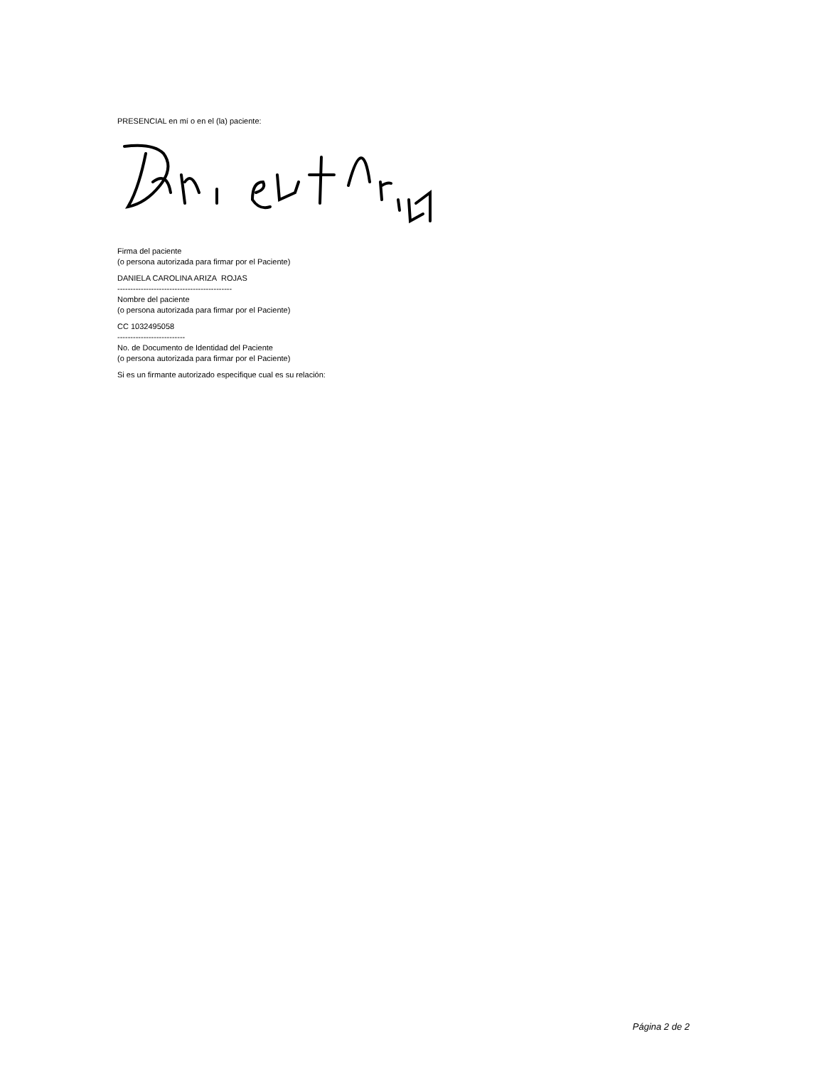PRESENCIAL en mí o en el (la) paciente:
Firma del paciente
(o persona autorizada para firmar por el Paciente)
DANIELA CAROLINA ARIZA ROJAS
--------------------------------------------
Nombre del paciente
(o persona autorizada para firmar por el Paciente)
CC 1032495058
--------------------------
No. de Documento de Identidad del Paciente
(o persona autorizada para firmar por el Paciente)
Si es un firmante autorizado especifique cual es su relación:
Página 2 de 2